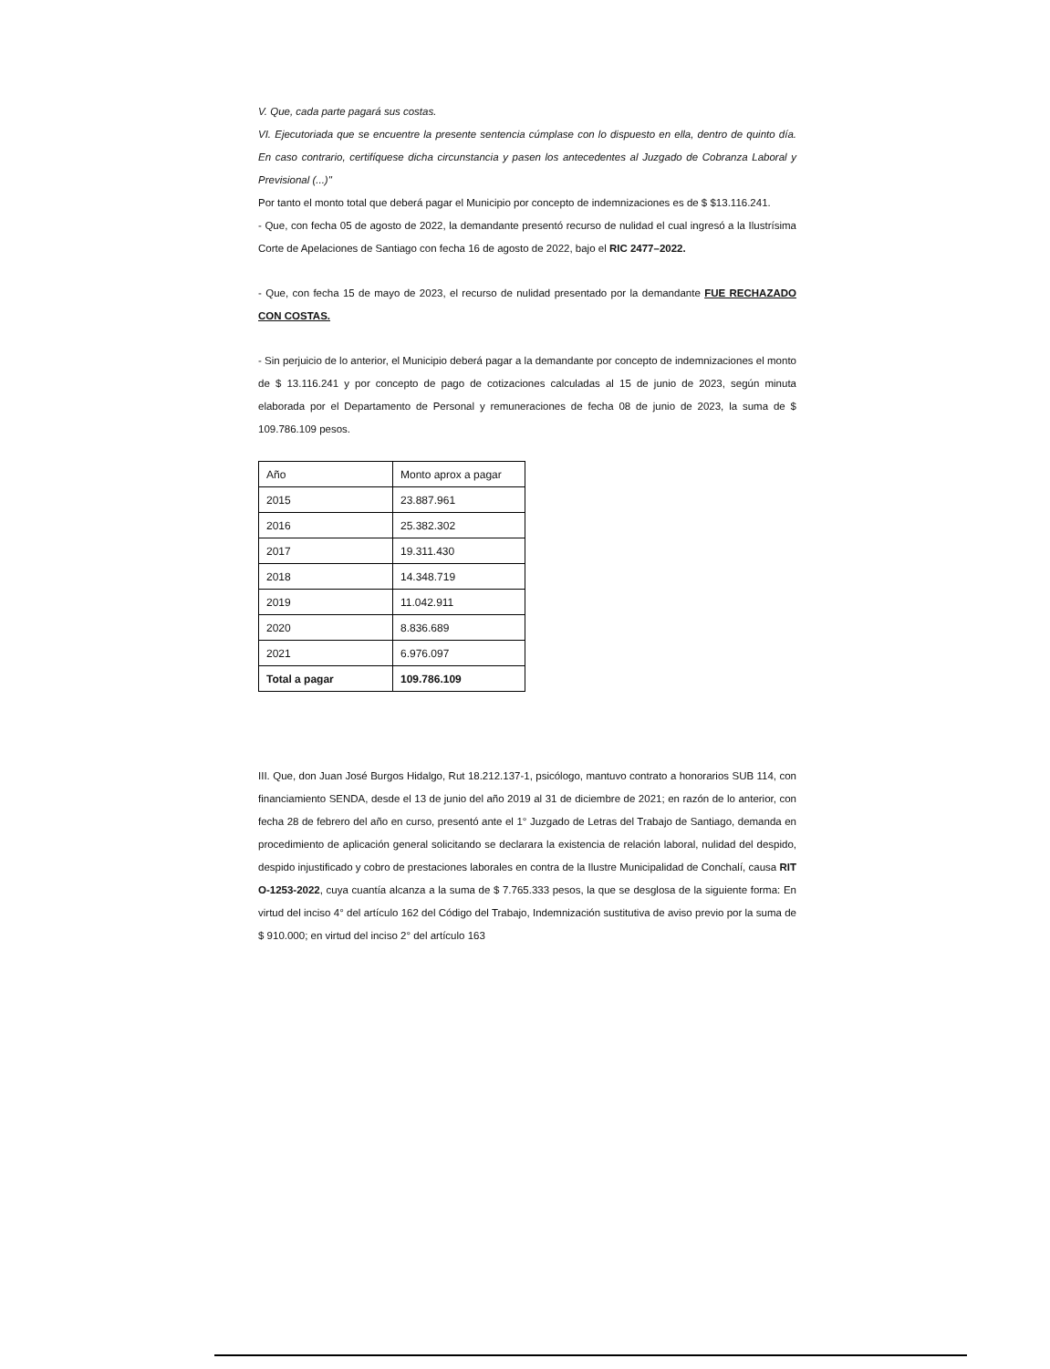V. Que, cada parte pagará sus costas.
VI. Ejecutoriada que se encuentre la presente sentencia cúmplase con lo dispuesto en ella, dentro de quinto día. En caso contrario, certifíquese dicha circunstancia y pasen los antecedentes al Juzgado de Cobranza Laboral y Previsional (...)"
Por tanto el monto total que deberá pagar el Municipio por concepto de indemnizaciones es de $ $13.116.241.
- Que, con fecha 05 de agosto de 2022, la demandante presentó recurso de nulidad el cual ingresó a la Ilustrísima Corte de Apelaciones de Santiago con fecha 16 de agosto de 2022, bajo el RIC 2477–2022.
- Que, con fecha 15 de mayo de 2023, el recurso de nulidad presentado por la demandante FUE RECHAZADO CON COSTAS.
- Sin perjuicio de lo anterior, el Municipio deberá pagar a la demandante por concepto de indemnizaciones el monto de $ 13.116.241 y por concepto de pago de cotizaciones calculadas al 15 de junio de 2023, según minuta elaborada por el Departamento de Personal y remuneraciones de fecha 08 de junio de 2023, la suma de $ 109.786.109 pesos.
| Año | Monto aprox a pagar |
| 2015 | 23.887.961 |
| 2016 | 25.382.302 |
| 2017 | 19.311.430 |
| 2018 | 14.348.719 |
| 2019 | 11.042.911 |
| 2020 | 8.836.689 |
| 2021 | 6.976.097 |
| Total a pagar | 109.786.109 |
III. Que, don Juan José Burgos Hidalgo, Rut 18.212.137-1, psicólogo, mantuvo contrato a honorarios SUB 114, con financiamiento SENDA, desde el 13 de junio del año 2019 al 31 de diciembre de 2021; en razón de lo anterior, con fecha 28 de febrero del año en curso, presentó ante el 1° Juzgado de Letras del Trabajo de Santiago, demanda en procedimiento de aplicación general solicitando se declarara la existencia de relación laboral, nulidad del despido, despido injustificado y cobro de prestaciones laborales en contra de la Ilustre Municipalidad de Conchalí, causa RIT O-1253-2022, cuya cuantía alcanza a la suma de $ 7.765.333 pesos, la que se desglosa de la siguiente forma: En virtud del inciso 4° del artículo 162 del Código del Trabajo, Indemnización sustitutiva de aviso previo por la suma de $ 910.000; en virtud del inciso 2° del artículo 163